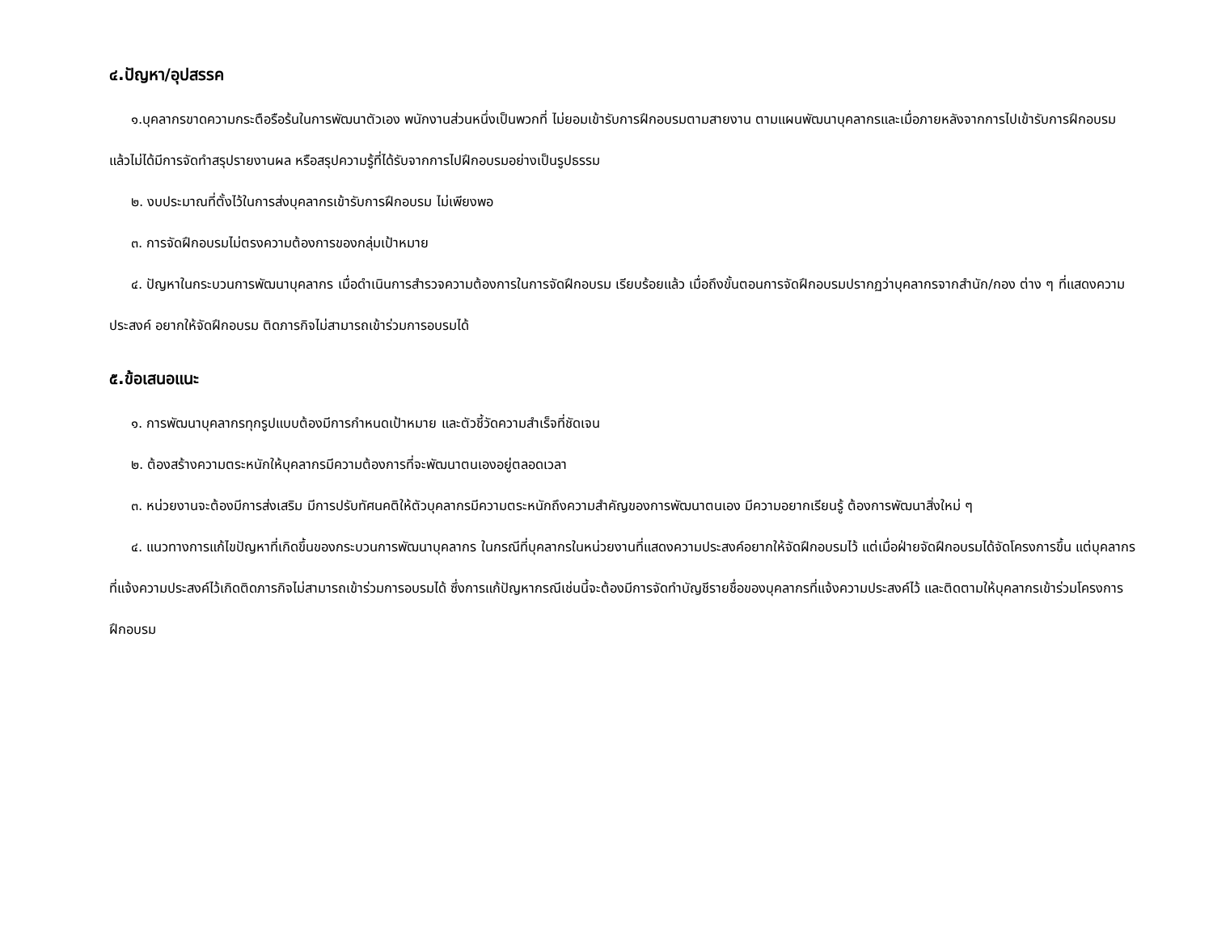๔.ปัญหา/อุปสรรค
๑.บุคลากรขาดความกระตือรือร้นในการพัฒนาตัวเอง พนักงานส่วนหนึ่งเป็นพวกที่ ไม่ยอมเข้ารับการฝึกอบรมตามสายงาน ตามแผนพัฒนาบุคลากรและเมื่อภายหลังจากการไปเข้ารับการฝึกอบรมแล้วไม่ได้มีการจัดทำสรุปรายงานผล หรือสรุปความรู้ที่ได้รับจากการไปฝึกอบรมอย่างเป็นรูปธรรม
๒. งบประมาณที่ตั้งไว้ในการส่งบุคลากรเข้ารับการฝึกอบรม ไม่เพียงพอ
๓. การจัดฝึกอบรมไม่ตรงความต้องการของกลุ่มเป้าหมาย
๔. ปัญหาในกระบวนการพัฒนาบุคลากร เมื่อดำเนินการสำรวจความต้องการในการจัดฝึกอบรม เรียบร้อยแล้ว เมื่อถึงขั้นตอนการจัดฝึกอบรมปรากฏว่าบุคลากรจากสำนัก/กอง ต่าง ๆ ที่แสดงความประสงค์ อยากให้จัดฝึกอบรม ติดภารกิจไม่สามารถเข้าร่วมการอบรมได้
๕.ข้อเสนอแนะ
๑. การพัฒนาบุคลากรทุกรูปแบบต้องมีการกำหนดเป้าหมาย และตัวชี้วัดความสำเร็จที่ชัดเจน
๒. ต้องสร้างความตระหนักให้บุคลากรมีความต้องการที่จะพัฒนาตนเองอยู่ตลอดเวลา
๓. หน่วยงานจะต้องมีการส่งเสริม มีการปรับทัศนคติให้ตัวบุคลากรมีความตระหนักถึงความสำคัญของการพัฒนาตนเอง มีความอยากเรียนรู้ ต้องการพัฒนาสิ่งใหม่ ๆ
๔. แนวทางการแก้ไขปัญหาที่เกิดขึ้นของกระบวนการพัฒนาบุคลากร ในกรณีที่บุคลากรในหน่วยงานที่แสดงความประสงค์อยากให้จัดฝึกอบรมไว้ แต่เมื่อฝ่ายจัดฝึกอบรมได้จัดโครงการขึ้น แต่บุคลากรที่แจ้งความประสงค์ไว้เกิดติดภารกิจไม่สามารถเข้าร่วมการอบรมได้ ซึ่งการแก้ปัญหากรณีเช่นนี้จะต้องมีการจัดทำบัญชีรายชื่อของบุคลากรที่แจ้งความประสงค์ไว้ และติดตามให้บุคลากรเข้าร่วมโครงการฝึกอบรม